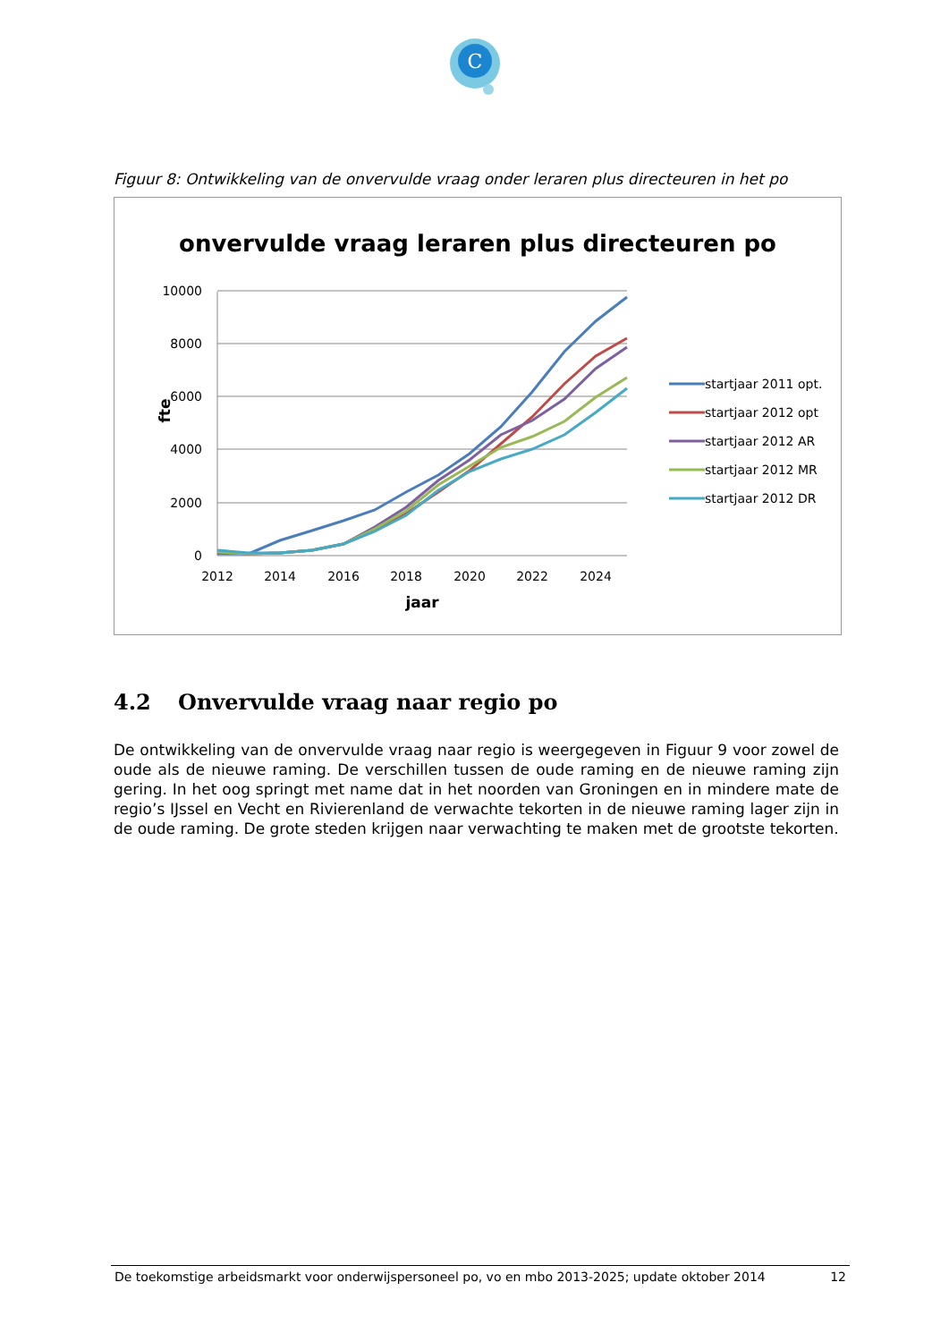C
Figuur 8: Ontwikkeling van de onvervulde vraag onder leraren plus directeuren in het po
onvervulde vraag leraren plus directeuren po
10000
8000
6000
4000
2000
0
2012
2014
2016
2018
2020
2022
2024
jaar
fte
startjaar 2011 opt.
startjaar 2012 opt
startjaar 2012 AR
startjaar 2012 MR
startjaar 2012 DR
4.2 Onvervulde vraag naar regio po
De ontwikkeling van de onvervulde vraag naar regio is weergegeven in Figuur 9 voor zowel de oude als de nieuwe raming. De verschillen tussen de oude raming en de nieuwe raming zijn gering. In het oog springt met name dat in het noorden van Groningen en in mindere mate de regio’s IJssel en Vecht en Rivierenland de verwachte tekorten in de nieuwe raming lager zijn in de oude raming. De grote steden krijgen naar verwachting te maken met de grootste tekorten.
De toekomstige arbeidsmarkt voor onderwijspersoneel po, vo en mbo 2013-2025; update oktober 2014 12